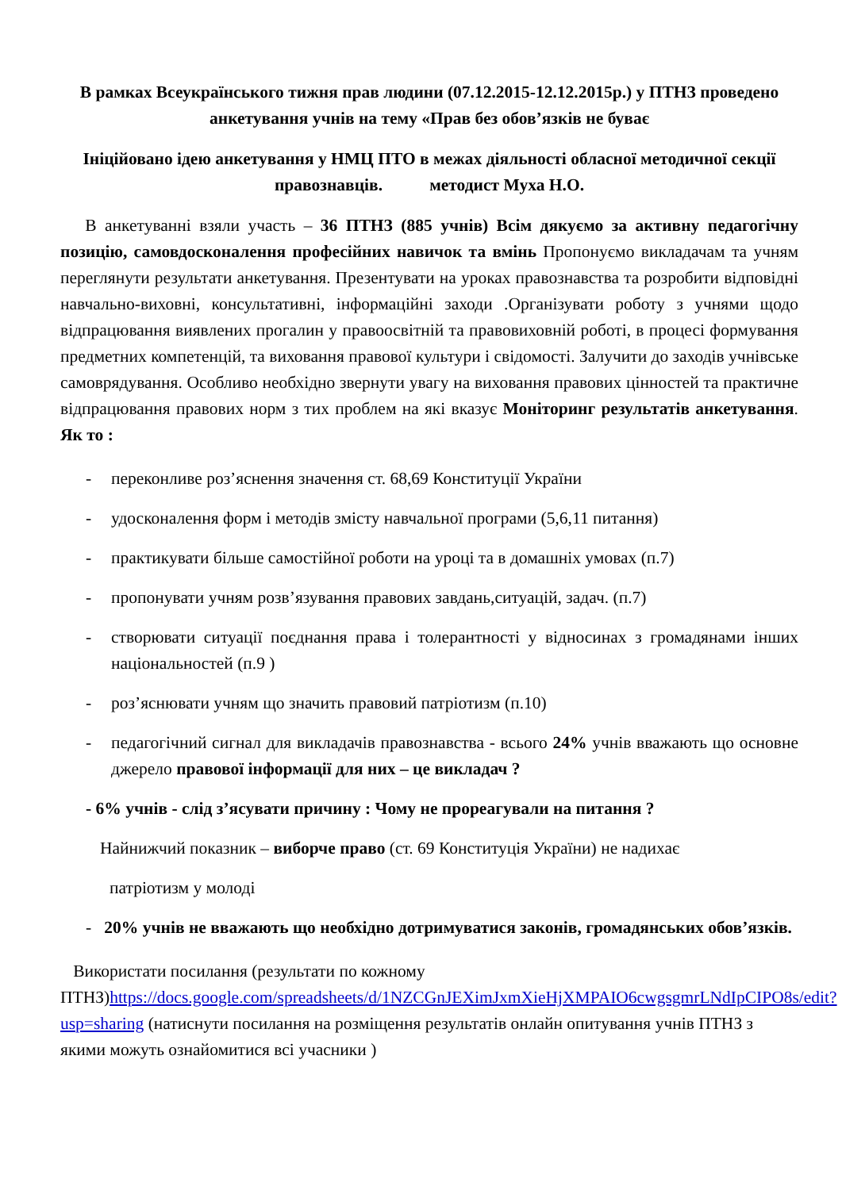В рамках Всеукраїнського тижня прав людини (07.12.2015-12.12.2015р.) у ПТНЗ проведено анкетування учнів на тему «Прав без обов’язків не буває
Ініційовано ідею анкетування у НМЦ ПТО в межах діяльності обласної методичної секції правознавців. методист Муха Н.О.
В анкетуванні взяли участь – 36 ПТНЗ (885 учнів) Всім дякуємо за активну педагогічну позицію, самовдосконалення професійних навичок та вмінь Пропонуємо викладачам та учням переглянути результати анкетування. Презентувати на уроках правознавства та розробити відповідні навчально-виховні, консультативні, інформаційні заходи .Організувати роботу з учнями щодо відпрацювання виявлених прогалин у правоосвітній та правовиховній роботі, в процесі формування предметних компетенцій, та виховання правової культури і свідомості. Залучити до заходів учнівське самоврядування. Особливо необхідно звернути увагу на виховання правових цінностей та практичне відпрацювання правових норм з тих проблем на які вказує Моніторинг результатів анкетування. Як то :
- переконливе роз’яснення значення ст. 68,69 Конституції України
- удосконалення форм і методів змісту навчальної програми (5,6,11 питання)
- практикувати більше самостійної роботи на уроці та в домашніх умовах (п.7)
- пропонувати учням розв’язування правових завдань,ситуацій, задач. (п.7)
- створювати ситуації поєднання права і толерантності у відносинах з громадянами інших національностей (п.9 )
- роз’яснювати учням що значить правовий патріотизм (п.10)
- педагогічний сигнал для викладачів правознавства - всього 24% учнів вважають що основне джерело правової інформації для них – це викладач ?
- 6% учнів - слід з’ясувати причину : Чому не прореагували на питання ?
Найнижчий показник – виборче право (ст. 69 Конституція України) не надихає
патріотизм у молоді
- 20% учнів не вважають що необхідно дотримуватися законів, громадянських обов’язків.
Використати посилання (результати по кожному
ПТНЗ)https://docs.google.com/spreadsheets/d/1NZCGnJEXimJxmXieHjXMPAIO6cwgsgmrLNdIpCIPO8s/edit?usp=sharing (натиснути посилання на розміщення результатів онлайн опитування учнів ПТНЗ з якими можуть ознайомитися всі учасники )